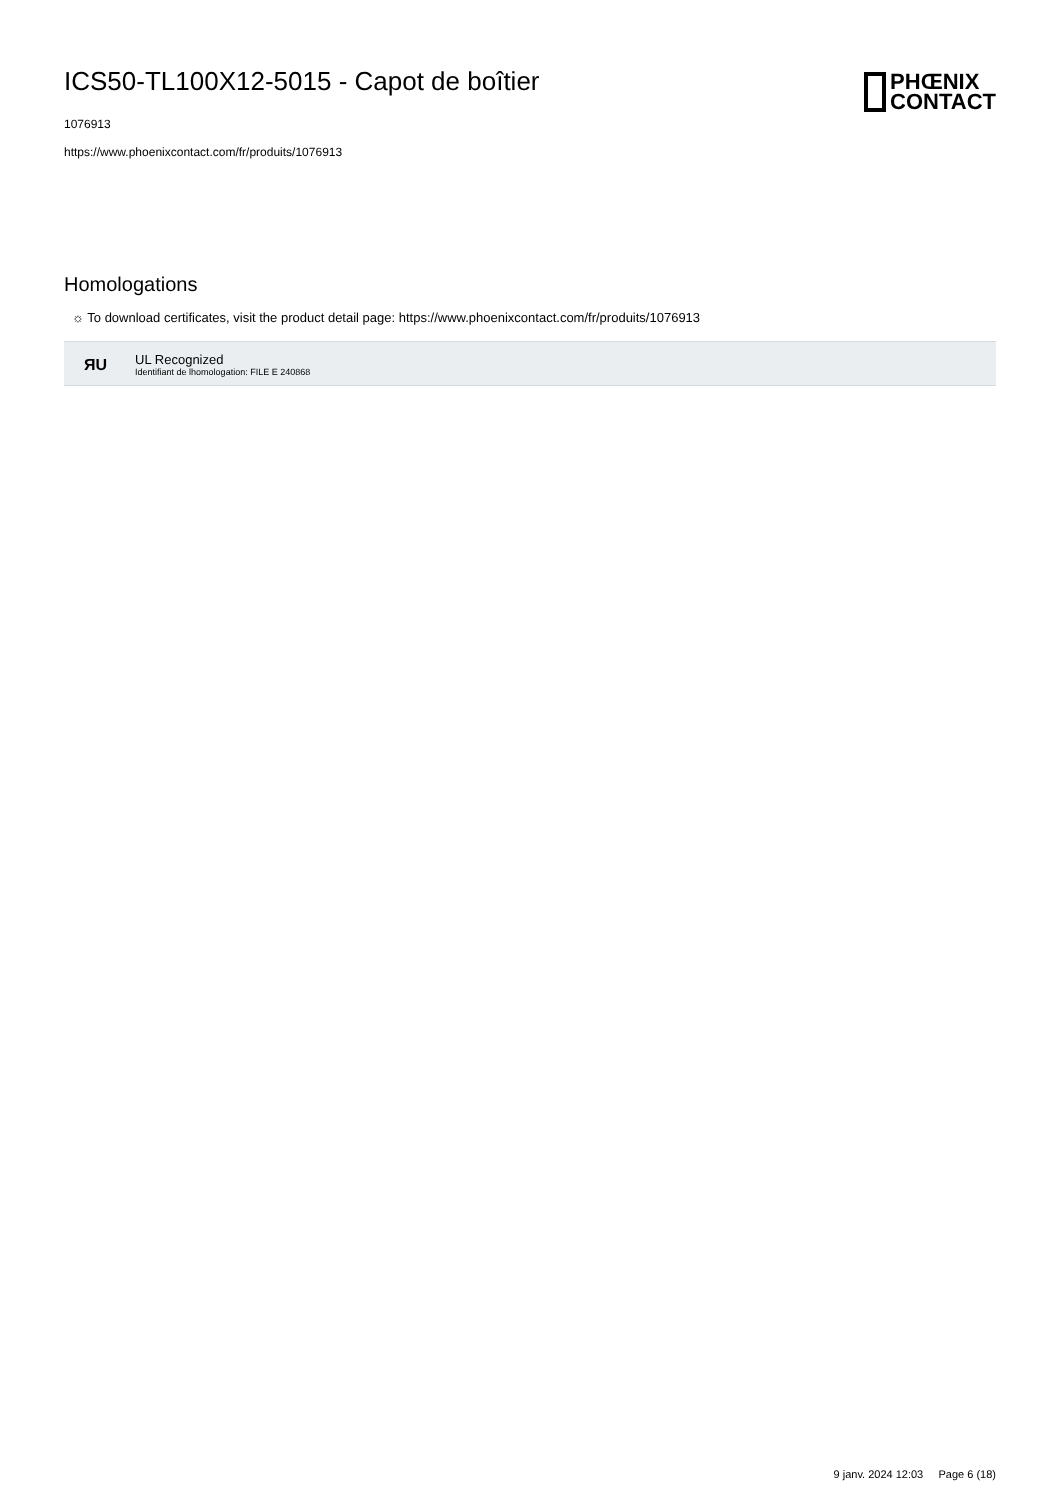ICS50-TL100X12-5015 - Capot de boîtier
1076913
https://www.phoenixcontact.com/fr/produits/1076913
PHŒNIX
CONTACT
Homologations
☼ To download certificates, visit the product detail page: https://www.phoenixcontact.com/fr/produits/1076913
ЯU
UL Recognized
Identifiant de lhomologation: FILE E 240868
9 janv. 2024 12:03 Page 6 (18)